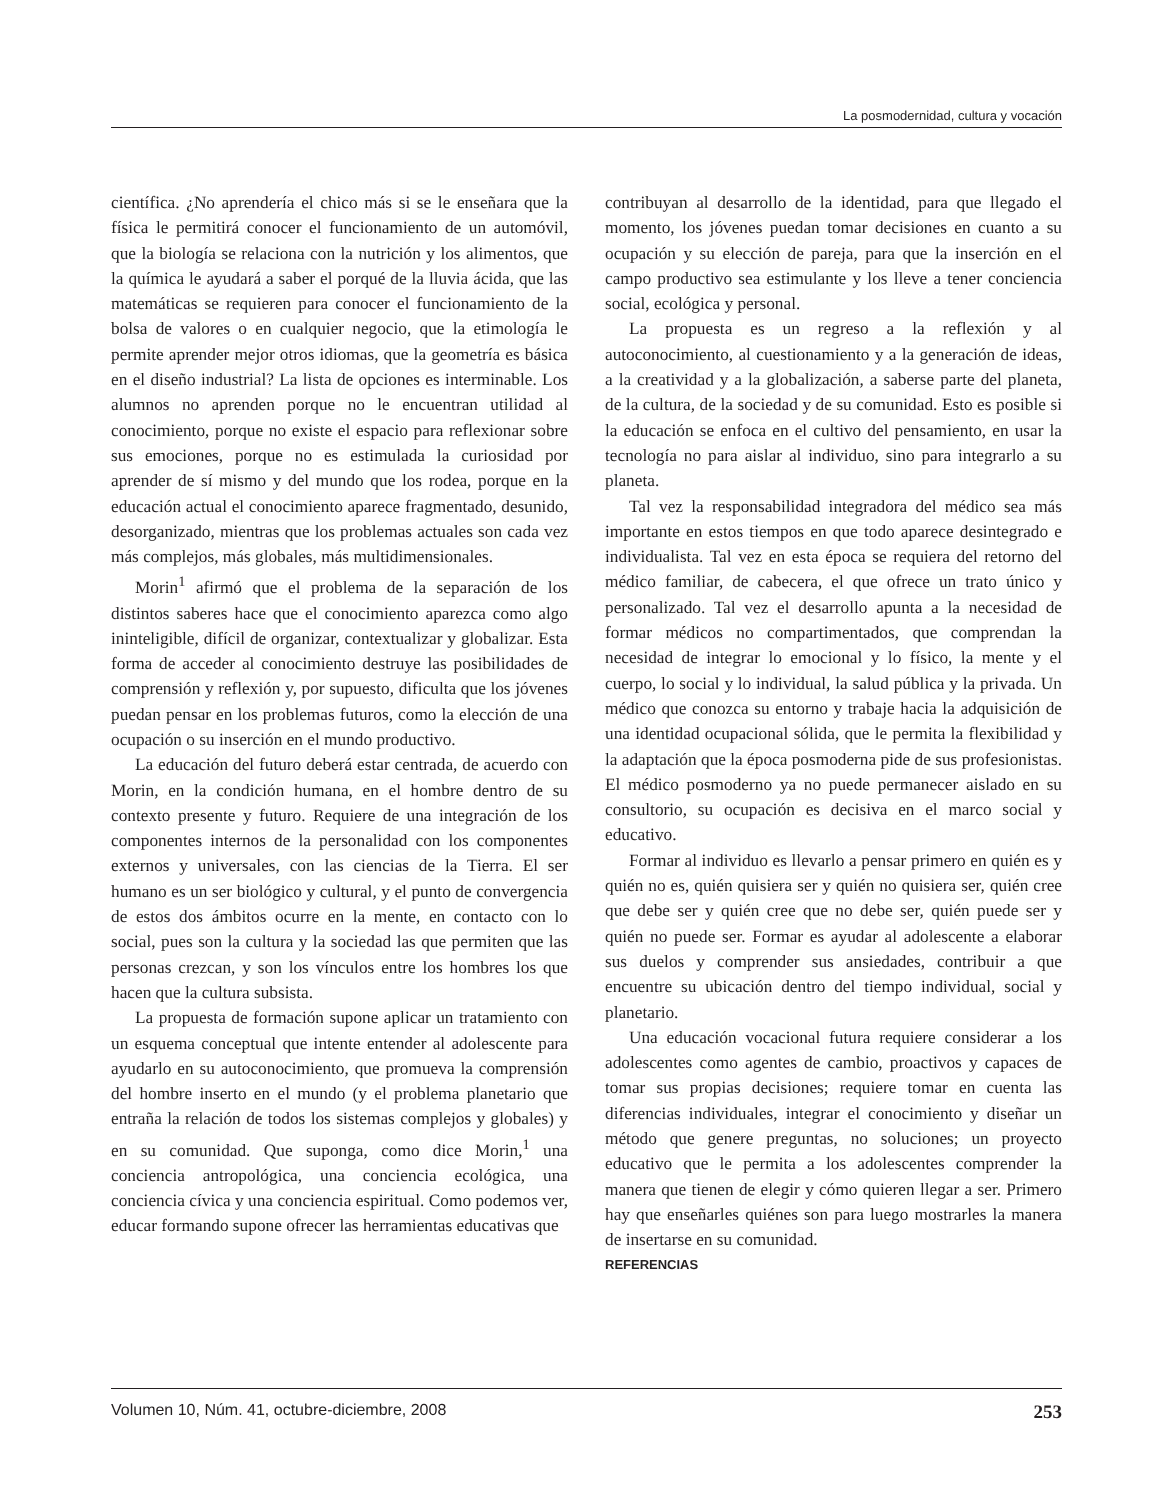La posmodernidad, cultura y vocación
científica. ¿No aprendería el chico más si se le enseñara que la física le permitirá conocer el funcionamiento de un automóvil, que la biología se relaciona con la nutrición y los alimentos, que la química le ayudará a saber el porqué de la lluvia ácida, que las matemáticas se requieren para conocer el funcionamiento de la bolsa de valores o en cualquier negocio, que la etimología le permite aprender mejor otros idiomas, que la geometría es básica en el diseño industrial? La lista de opciones es interminable. Los alumnos no aprenden porque no le encuentran utilidad al conocimiento, porque no existe el espacio para reflexionar sobre sus emociones, porque no es estimulada la curiosidad por aprender de sí mismo y del mundo que los rodea, porque en la educación actual el conocimiento aparece fragmentado, desunido, desorganizado, mientras que los problemas actuales son cada vez más complejos, más globales, más multidimensionales.
Morin<sup>1</sup> afirmó que el problema de la separación de los distintos saberes hace que el conocimiento aparezca como algo ininteligible, difícil de organizar, contextualizar y globalizar. Esta forma de acceder al conocimiento destruye las posibilidades de comprensión y reflexión y, por supuesto, dificulta que los jóvenes puedan pensar en los problemas futuros, como la elección de una ocupación o su inserción en el mundo productivo.
La educación del futuro deberá estar centrada, de acuerdo con Morin, en la condición humana, en el hombre dentro de su contexto presente y futuro. Requiere de una integración de los componentes internos de la personalidad con los componentes externos y universales, con las ciencias de la Tierra. El ser humano es un ser biológico y cultural, y el punto de convergencia de estos dos ámbitos ocurre en la mente, en contacto con lo social, pues son la cultura y la sociedad las que permiten que las personas crezcan, y son los vínculos entre los hombres los que hacen que la cultura subsista.
La propuesta de formación supone aplicar un tratamiento con un esquema conceptual que intente entender al adolescente para ayudarlo en su autoconocimiento, que promueva la comprensión del hombre inserto en el mundo (y el problema planetario que entraña la relación de todos los sistemas complejos y globales) y en su comunidad. Que suponga, como dice Morin,<sup>1</sup> una conciencia antropológica, una conciencia ecológica, una conciencia cívica y una conciencia espiritual. Como podemos ver, educar formando supone ofrecer las herramientas educativas que
contribuyan al desarrollo de la identidad, para que llegado el momento, los jóvenes puedan tomar decisiones en cuanto a su ocupación y su elección de pareja, para que la inserción en el campo productivo sea estimulante y los lleve a tener conciencia social, ecológica y personal.
La propuesta es un regreso a la reflexión y al autoconocimiento, al cuestionamiento y a la generación de ideas, a la creatividad y a la globalización, a saberse parte del planeta, de la cultura, de la sociedad y de su comunidad. Esto es posible si la educación se enfoca en el cultivo del pensamiento, en usar la tecnología no para aislar al individuo, sino para integrarlo a su planeta.
Tal vez la responsabilidad integradora del médico sea más importante en estos tiempos en que todo aparece desintegrado e individualista. Tal vez en esta época se requiera del retorno del médico familiar, de cabecera, el que ofrece un trato único y personalizado. Tal vez el desarrollo apunta a la necesidad de formar médicos no compartimentados, que comprendan la necesidad de integrar lo emocional y lo físico, la mente y el cuerpo, lo social y lo individual, la salud pública y la privada. Un médico que conozca su entorno y trabaje hacia la adquisición de una identidad ocupacional sólida, que le permita la flexibilidad y la adaptación que la época posmoderna pide de sus profesionistas. El médico posmoderno ya no puede permanecer aislado en su consultorio, su ocupación es decisiva en el marco social y educativo.
Formar al individuo es llevarlo a pensar primero en quién es y quién no es, quién quisiera ser y quién no quisiera ser, quién cree que debe ser y quién cree que no debe ser, quién puede ser y quién no puede ser. Formar es ayudar al adolescente a elaborar sus duelos y comprender sus ansiedades, contribuir a que encuentre su ubicación dentro del tiempo individual, social y planetario.
Una educación vocacional futura requiere considerar a los adolescentes como agentes de cambio, proactivos y capaces de tomar sus propias decisiones; requiere tomar en cuenta las diferencias individuales, integrar el conocimiento y diseñar un método que genere preguntas, no soluciones; un proyecto educativo que le permita a los adolescentes comprender la manera que tienen de elegir y cómo quieren llegar a ser. Primero hay que enseñarles quiénes son para luego mostrarles la manera de insertarse en su comunidad.
REFERENCIAS
Volumen 10, Núm. 41, octubre-diciembre, 2008 253